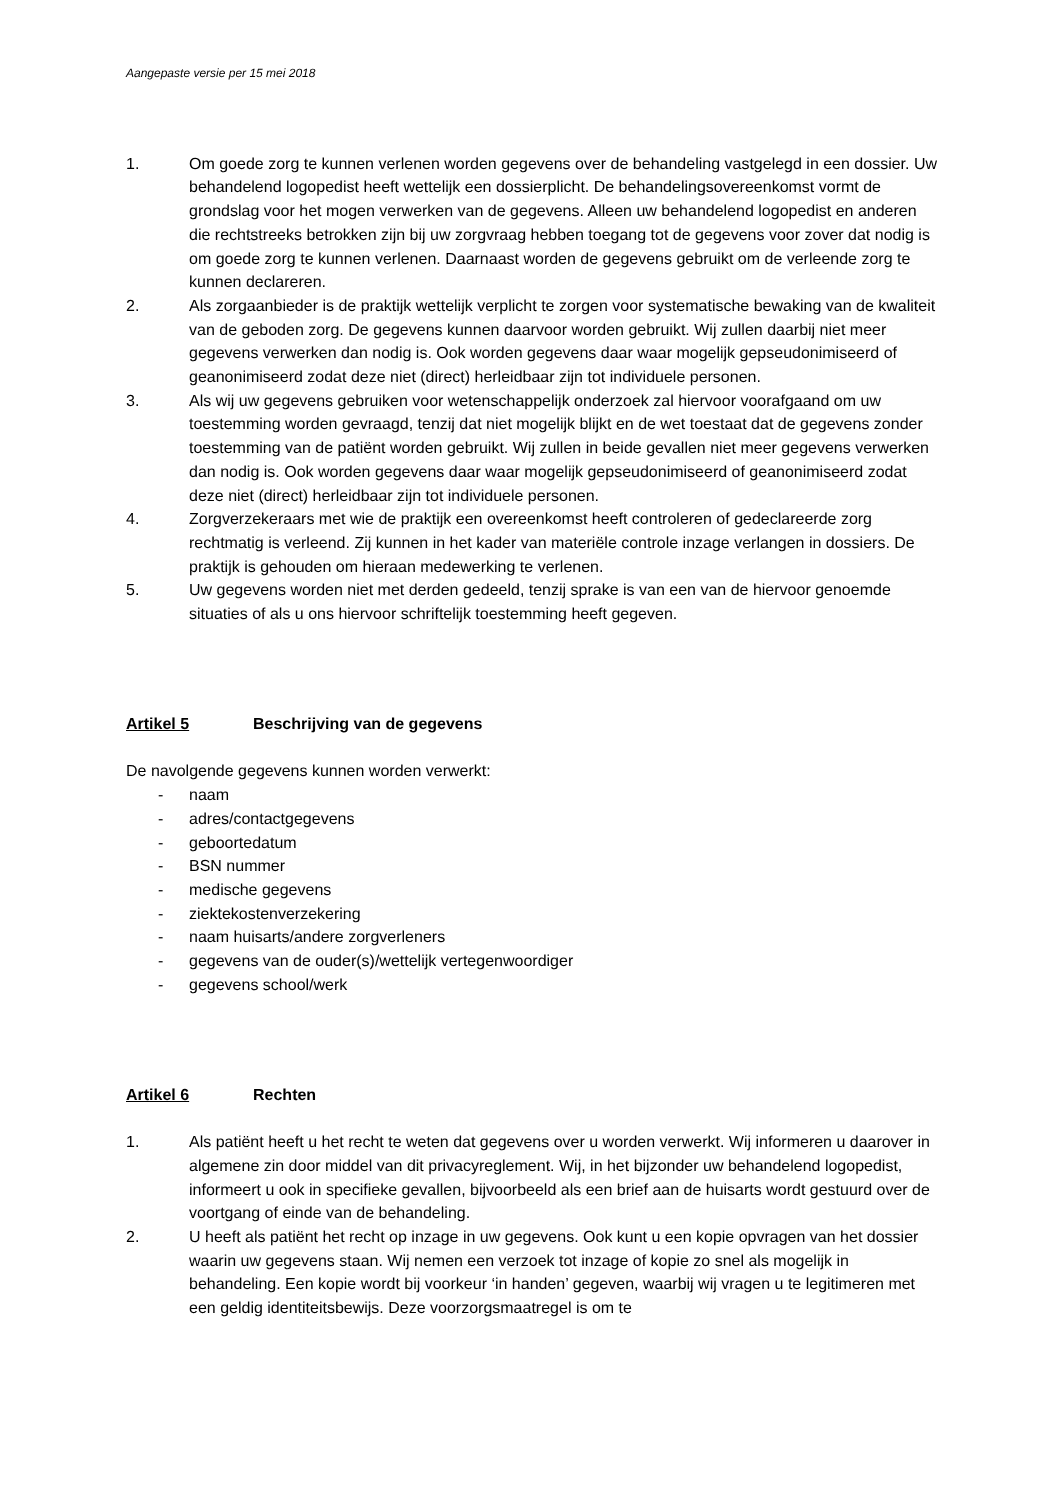Aangepaste versie per 15 mei 2018
1. Om goede zorg te kunnen verlenen worden gegevens over de behandeling vastgelegd in een dossier. Uw behandelend logopedist heeft wettelijk een dossierplicht. De behandelingsovereenkomst vormt de grondslag voor het mogen verwerken van de gegevens. Alleen uw behandelend logopedist en anderen die rechtstreeks betrokken zijn bij uw zorgvraag hebben toegang tot de gegevens voor zover dat nodig is om goede zorg te kunnen verlenen. Daarnaast worden de gegevens gebruikt om de verleende zorg te kunnen declareren.
2. Als zorgaanbieder is de praktijk wettelijk verplicht te zorgen voor systematische bewaking van de kwaliteit van de geboden zorg. De gegevens kunnen daarvoor worden gebruikt. Wij zullen daarbij niet meer gegevens verwerken dan nodig is. Ook worden gegevens daar waar mogelijk gepseudonimiseerd of geanonimiseerd zodat deze niet (direct) herleidbaar zijn tot individuele personen.
3. Als wij uw gegevens gebruiken voor wetenschappelijk onderzoek zal hiervoor voorafgaand om uw toestemming worden gevraagd, tenzij dat niet mogelijk blijkt en de wet toestaat dat de gegevens zonder toestemming van de patiënt worden gebruikt. Wij zullen in beide gevallen niet meer gegevens verwerken dan nodig is. Ook worden gegevens daar waar mogelijk gepseudonimiseerd of geanonimiseerd zodat deze niet (direct) herleidbaar zijn tot individuele personen.
4. Zorgverzekeraars met wie de praktijk een overeenkomst heeft controleren of gedeclareerde zorg rechtmatig is verleend. Zij kunnen in het kader van materiële controle inzage verlangen in dossiers. De praktijk is gehouden om hieraan medewerking te verlenen.
5. Uw gegevens worden niet met derden gedeeld, tenzij sprake is van een van de hiervoor genoemde situaties of als u ons hiervoor schriftelijk toestemming heeft gegeven.
Artikel 5 Beschrijving van de gegevens
De navolgende gegevens kunnen worden verwerkt:
- naam
- adres/contactgegevens
- geboortedatum
- BSN nummer
- medische gegevens
- ziektekostenverzekering
- naam huisarts/andere zorgverleners
- gegevens van de ouder(s)/wettelijk vertegenwoordiger
- gegevens school/werk
Artikel 6 Rechten
1. Als patiënt heeft u het recht te weten dat gegevens over u worden verwerkt. Wij informeren u daarover in algemene zin door middel van dit privacyreglement. Wij, in het bijzonder uw behandelend logopedist, informeert u ook in specifieke gevallen, bijvoorbeeld als een brief aan de huisarts wordt gestuurd over de voortgang of einde van de behandeling.
2. U heeft als patiënt het recht op inzage in uw gegevens. Ook kunt u een kopie opvragen van het dossier waarin uw gegevens staan. Wij nemen een verzoek tot inzage of kopie zo snel als mogelijk in behandeling. Een kopie wordt bij voorkeur ‘in handen’ gegeven, waarbij wij vragen u te legitimeren met een geldig identiteitsbewijs. Deze voorzorgsmaatregel is om te